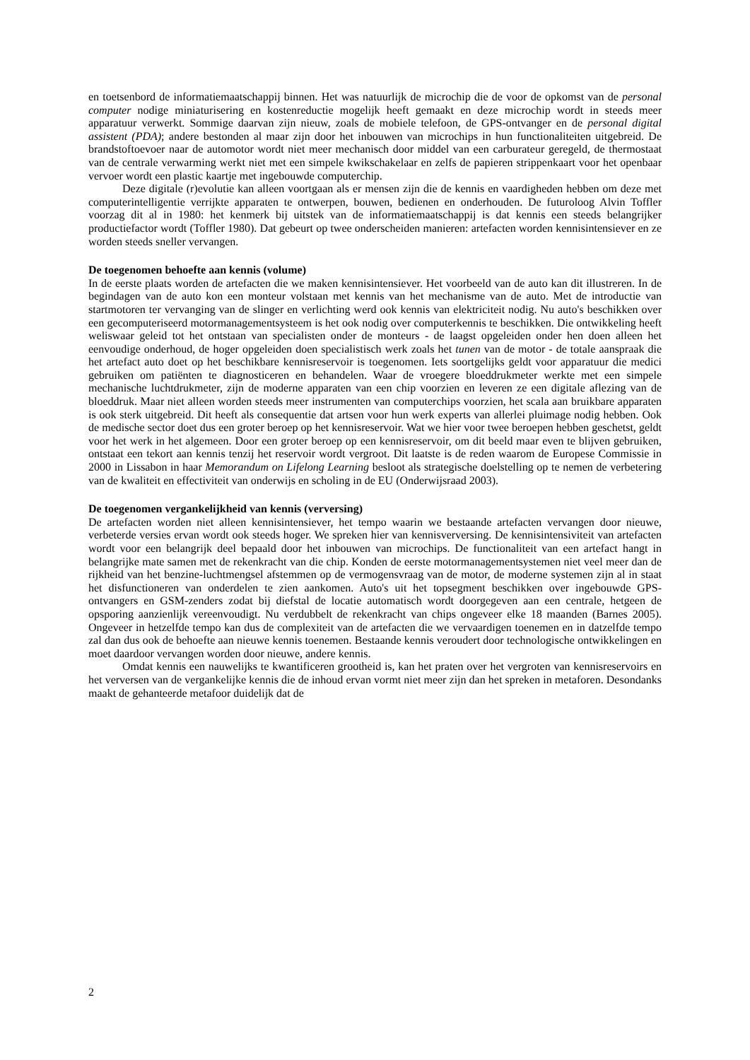en toetsenbord de informatiemaatschappij binnen. Het was natuurlijk de microchip die de voor de opkomst van de personal computer nodige miniaturisering en kostenreductie mogelijk heeft gemaakt en deze microchip wordt in steeds meer apparatuur verwerkt. Sommige daarvan zijn nieuw, zoals de mobiele telefoon, de GPS-ontvanger en de personal digital assistent (PDA); andere bestonden al maar zijn door het inbouwen van microchips in hun functionaliteiten uitgebreid. De brandstoftoevoer naar de automotor wordt niet meer mechanisch door middel van een carburateur geregeld, de thermostaat van de centrale verwarming werkt niet met een simpele kwikschakelaar en zelfs de papieren strippenkaart voor het openbaar vervoer wordt een plastic kaartje met ingebouwde computerchip.
Deze digitale (r)evolutie kan alleen voortgaan als er mensen zijn die de kennis en vaardigheden hebben om deze met computerintelligentie verrijkte apparaten te ontwerpen, bouwen, bedienen en onderhouden. De futuroloog Alvin Toffler voorzag dit al in 1980: het kenmerk bij uitstek van de informatiemaatschappij is dat kennis een steeds belangrijker productiefactor wordt (Toffler 1980). Dat gebeurt op twee onderscheiden manieren: artefacten worden kennisintensiever en ze worden steeds sneller vervangen.
De toegenomen behoefte aan kennis (volume)
In de eerste plaats worden de artefacten die we maken kennisintensiever. Het voorbeeld van de auto kan dit illustreren. In de begindagen van de auto kon een monteur volstaan met kennis van het mechanisme van de auto. Met de introductie van startmotoren ter vervanging van de slinger en verlichting werd ook kennis van elektriciteit nodig. Nu auto's beschikken over een gecomputeriseerd motormanagementsysteem is het ook nodig over computerkennis te beschikken. Die ontwikkeling heeft weliswaar geleid tot het ontstaan van specialisten onder de monteurs - de laagst opgeleiden onder hen doen alleen het eenvoudige onderhoud, de hoger opgeleiden doen specialistisch werk zoals het tunen van de motor - de totale aanspraak die het artefact auto doet op het beschikbare kennisreservoir is toegenomen. Iets soortgelijks geldt voor apparatuur die medici gebruiken om patiënten te diagnosticeren en behandelen. Waar de vroegere bloeddrukmeter werkte met een simpele mechanische luchtdrukmeter, zijn de moderne apparaten van een chip voorzien en leveren ze een digitale aflezing van de bloeddruk. Maar niet alleen worden steeds meer instrumenten van computerchips voorzien, het scala aan bruikbare apparaten is ook sterk uitgebreid. Dit heeft als consequentie dat artsen voor hun werk experts van allerlei pluimage nodig hebben. Ook de medische sector doet dus een groter beroep op het kennisreservoir. Wat we hier voor twee beroepen hebben geschetst, geldt voor het werk in het algemeen. Door een groter beroep op een kennisreservoir, om dit beeld maar even te blijven gebruiken, ontstaat een tekort aan kennis tenzij het reservoir wordt vergroot. Dit laatste is de reden waarom de Europese Commissie in 2000 in Lissabon in haar Memorandum on Lifelong Learning besloot als strategische doelstelling op te nemen de verbetering van de kwaliteit en effectiviteit van onderwijs en scholing in de EU (Onderwijsraad 2003).
De toegenomen vergankelijkheid van kennis (verversing)
De artefacten worden niet alleen kennisintensiever, het tempo waarin we bestaande artefacten vervangen door nieuwe, verbeterde versies ervan wordt ook steeds hoger. We spreken hier van kennisverversing. De kennisintensiviteit van artefacten wordt voor een belangrijk deel bepaald door het inbouwen van microchips. De functionaliteit van een artefact hangt in belangrijke mate samen met de rekenkracht van die chip. Konden de eerste motormanagementsystemen niet veel meer dan de rijkheid van het benzine-luchtmengsel afstemmen op de vermogensvraag van de motor, de moderne systemen zijn al in staat het disfunctioneren van onderdelen te zien aankomen. Auto's uit het topsegment beschikken over ingebouwde GPS-ontvangers en GSM-zenders zodat bij diefstal de locatie automatisch wordt doorgegeven aan een centrale, hetgeen de opsporing aanzienlijk vereenvoudigt. Nu verdubbelt de rekenkracht van chips ongeveer elke 18 maanden (Barnes 2005). Ongeveer in hetzelfde tempo kan dus de complexiteit van de artefacten die we vervaardigen toenemen en in datzelfde tempo zal dan dus ook de behoefte aan nieuwe kennis toenemen. Bestaande kennis veroudert door technologische ontwikkelingen en moet daardoor vervangen worden door nieuwe, andere kennis.
Omdat kennis een nauwelijks te kwantificeren grootheid is, kan het praten over het vergroten van kennisreservoirs en het verversen van de vergankelijke kennis die de inhoud ervan vormt niet meer zijn dan het spreken in metaforen. Desondanks maakt de gehanteerde metafoor duidelijk dat de
2